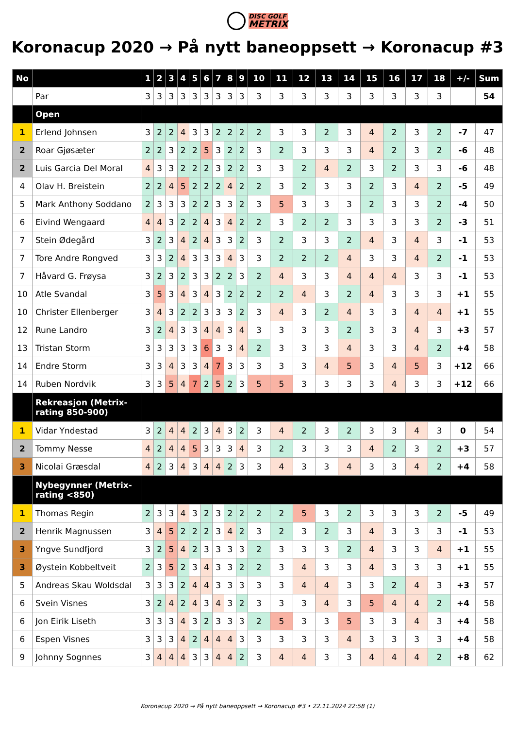DISC GOLF
METRIX
Koronacup 2020 → På nytt baneoppsett → Koronacup #3
| No | | 1 | 2 | 3 | 4 | 5 | 6 | 7 | 8 | 9 | 10 | 11 | 12 | 13 | 14 | 15 | 16 | 17 | 18 | +/- | Sum |
| --- | --- | --- | --- | --- | --- | --- | --- | --- | --- | --- | --- | --- | --- | --- | --- | --- | --- | --- | --- | --- | --- |
| | Par | 3 | 3 | 3 | 3 | 3 | 3 | 3 | 3 | 3 | 3 | 3 | 3 | 3 | 3 | 3 | 3 | 3 | 3 | | 54 |
| | Open | | | | | | | | | | | | | | | | | | | | |
| 1 | Erlend Johnsen | 3 | 2 | 2 | 4 | 3 | 3 | 2 | 2 | 2 | 2 | 3 | 3 | 2 | 3 | 4 | 2 | 3 | 2 | -7 | 47 |
| 2 | Roar Gjøsæter | 2 | 2 | 3 | 2 | 2 | 5 | 3 | 2 | 2 | 3 | 2 | 3 | 3 | 3 | 4 | 2 | 3 | 2 | -6 | 48 |
| 2 | Luis Garcia Del Moral | 4 | 3 | 3 | 2 | 2 | 2 | 3 | 2 | 2 | 3 | 3 | 2 | 4 | 2 | 3 | 2 | 3 | 3 | -6 | 48 |
| 4 | Olav H. Breistein | 2 | 2 | 4 | 5 | 2 | 2 | 2 | 4 | 2 | 2 | 3 | 2 | 3 | 3 | 2 | 3 | 4 | 2 | -5 | 49 |
| 5 | Mark Anthony Soddano | 2 | 3 | 3 | 3 | 2 | 2 | 3 | 3 | 2 | 3 | 5 | 3 | 3 | 3 | 2 | 3 | 3 | 2 | -4 | 50 |
| 6 | Eivind Wengaard | 4 | 4 | 3 | 2 | 2 | 4 | 3 | 4 | 2 | 2 | 3 | 2 | 2 | 3 | 3 | 3 | 3 | 2 | -3 | 51 |
| 7 | Stein Ødegård | 3 | 2 | 3 | 4 | 2 | 4 | 3 | 3 | 2 | 3 | 2 | 3 | 3 | 2 | 4 | 3 | 4 | 3 | -1 | 53 |
| 7 | Tore Andre Rongved | 3 | 3 | 2 | 4 | 3 | 3 | 3 | 4 | 3 | 3 | 2 | 2 | 2 | 4 | 3 | 3 | 4 | 2 | -1 | 53 |
| 7 | Håvard G. Frøysa | 3 | 2 | 3 | 2 | 3 | 3 | 2 | 2 | 3 | 2 | 4 | 3 | 3 | 4 | 4 | 4 | 3 | 3 | -1 | 53 |
| 10 | Atle Svandal | 3 | 5 | 3 | 4 | 3 | 4 | 3 | 2 | 2 | 2 | 2 | 4 | 3 | 2 | 4 | 3 | 3 | 3 | +1 | 55 |
| 10 | Christer Ellenberger | 3 | 4 | 3 | 2 | 2 | 3 | 3 | 3 | 2 | 3 | 4 | 3 | 2 | 4 | 3 | 3 | 4 | 4 | +1 | 55 |
| 12 | Rune Landro | 3 | 2 | 4 | 3 | 3 | 4 | 4 | 3 | 4 | 3 | 3 | 3 | 3 | 2 | 3 | 3 | 4 | 3 | +3 | 57 |
| 13 | Tristan Storm | 3 | 3 | 3 | 3 | 3 | 6 | 3 | 3 | 4 | 2 | 3 | 3 | 3 | 4 | 3 | 3 | 4 | 2 | +4 | 58 |
| 14 | Endre Storm | 3 | 3 | 4 | 3 | 3 | 4 | 7 | 3 | 3 | 3 | 3 | 3 | 4 | 5 | 3 | 4 | 5 | 3 | +12 | 66 |
| 14 | Ruben Nordvik | 3 | 3 | 5 | 4 | 7 | 2 | 5 | 2 | 3 | 5 | 5 | 3 | 3 | 3 | 3 | 4 | 3 | 3 | +12 | 66 |
| | Rekreasjon (Metrix-rating 850-900) | | | | | | | | | | | | | | | | | | | | |
| 1 | Vidar Yndestad | 3 | 2 | 4 | 4 | 2 | 3 | 4 | 3 | 2 | 3 | 4 | 2 | 3 | 2 | 3 | 3 | 4 | 3 | 0 | 54 |
| 2 | Tommy Nesse | 4 | 2 | 4 | 4 | 5 | 3 | 3 | 3 | 4 | 3 | 2 | 3 | 3 | 3 | 4 | 2 | 3 | 2 | +3 | 57 |
| 3 | Nicolai Græsdal | 4 | 2 | 3 | 4 | 3 | 4 | 4 | 2 | 3 | 3 | 4 | 3 | 3 | 4 | 3 | 3 | 4 | 2 | +4 | 58 |
| | Nybegynner (Metrix-rating <850) | | | | | | | | | | | | | | | | | | | | |
| 1 | Thomas Regin | 2 | 3 | 3 | 4 | 3 | 2 | 3 | 2 | 2 | 2 | 2 | 5 | 3 | 2 | 3 | 3 | 3 | 2 | -5 | 49 |
| 2 | Henrik Magnussen | 3 | 4 | 5 | 2 | 2 | 2 | 3 | 4 | 2 | 3 | 2 | 3 | 2 | 3 | 4 | 3 | 3 | 3 | -1 | 53 |
| 3 | Yngve Sundfjord | 3 | 2 | 5 | 4 | 2 | 3 | 3 | 3 | 3 | 2 | 3 | 3 | 3 | 2 | 4 | 3 | 3 | 4 | +1 | 55 |
| 3 | Øystein Kobbeltveit | 2 | 3 | 5 | 2 | 3 | 4 | 3 | 3 | 2 | 2 | 3 | 4 | 3 | 3 | 4 | 3 | 3 | 3 | +1 | 55 |
| 5 | Andreas Skau Woldsdal | 3 | 3 | 3 | 2 | 4 | 4 | 3 | 3 | 3 | 3 | 3 | 4 | 4 | 3 | 3 | 2 | 4 | 3 | +3 | 57 |
| 6 | Svein Visnes | 3 | 2 | 4 | 2 | 4 | 3 | 4 | 3 | 2 | 3 | 3 | 3 | 4 | 3 | 5 | 4 | 4 | 2 | +4 | 58 |
| 6 | Jon Eirik Liseth | 3 | 3 | 3 | 4 | 3 | 2 | 3 | 3 | 3 | 2 | 5 | 3 | 3 | 5 | 3 | 3 | 4 | 3 | +4 | 58 |
| 6 | Espen Visnes | 3 | 3 | 3 | 4 | 2 | 4 | 4 | 4 | 3 | 3 | 3 | 3 | 3 | 4 | 3 | 3 | 3 | 3 | +4 | 58 |
| 9 | Johnny Sognnes | 3 | 4 | 4 | 4 | 3 | 3 | 4 | 4 | 2 | 3 | 4 | 4 | 3 | 3 | 4 | 4 | 4 | 2 | +8 | 62 |
Koronacup 2020 → På nytt baneoppsett → Koronacup #3 • 22.11.2024 22:58 (1)